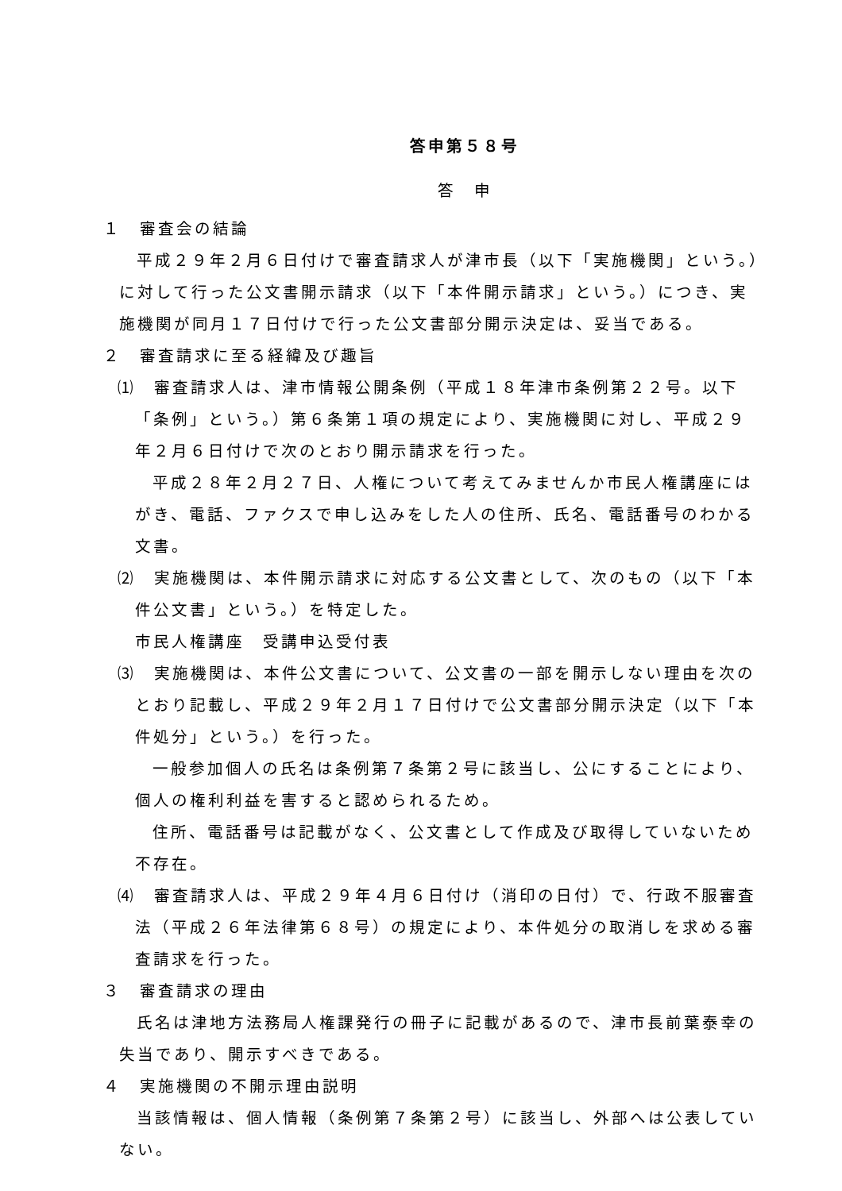答申第５８号
答　申
１　審査会の結論
平成２９年２月６日付けで審査請求人が津市長（以下「実施機関」という。）に対して行った公文書開示請求（以下「本件開示請求」という。）につき、実施機関が同月１７日付けで行った公文書部分開示決定は、妥当である。
２　審査請求に至る経緯及び趣旨
⑴　審査請求人は、津市情報公開条例（平成１８年津市条例第２２号。以下「条例」という。）第６条第１項の規定により、実施機関に対し、平成２９年２月６日付けで次のとおり開示請求を行った。
平成２８年２月２７日、人権について考えてみませんか市民人権講座にはがき、電話、ファクスで申し込みをした人の住所、氏名、電話番号のわかる文書。
⑵　実施機関は、本件開示請求に対応する公文書として、次のもの（以下「本件公文書」という。）を特定した。
市民人権講座　受講申込受付表
⑶　実施機関は、本件公文書について、公文書の一部を開示しない理由を次のとおり記載し、平成２９年２月１７日付けで公文書部分開示決定（以下「本件処分」という。）を行った。
一般参加個人の氏名は条例第７条第２号に該当し、公にすることにより、個人の権利利益を害すると認められるため。
住所、電話番号は記載がなく、公文書として作成及び取得していないため不存在。
⑷　審査請求人は、平成２９年４月６日付け（消印の日付）で、行政不服審査法（平成２６年法律第６８号）の規定により、本件処分の取消しを求める審査請求を行った。
３　審査請求の理由
氏名は津地方法務局人権課発行の冊子に記載があるので、津市長前葉泰幸の失当であり、開示すべきである。
４　実施機関の不開示理由説明
当該情報は、個人情報（条例第７条第２号）に該当し、外部へは公表していない。